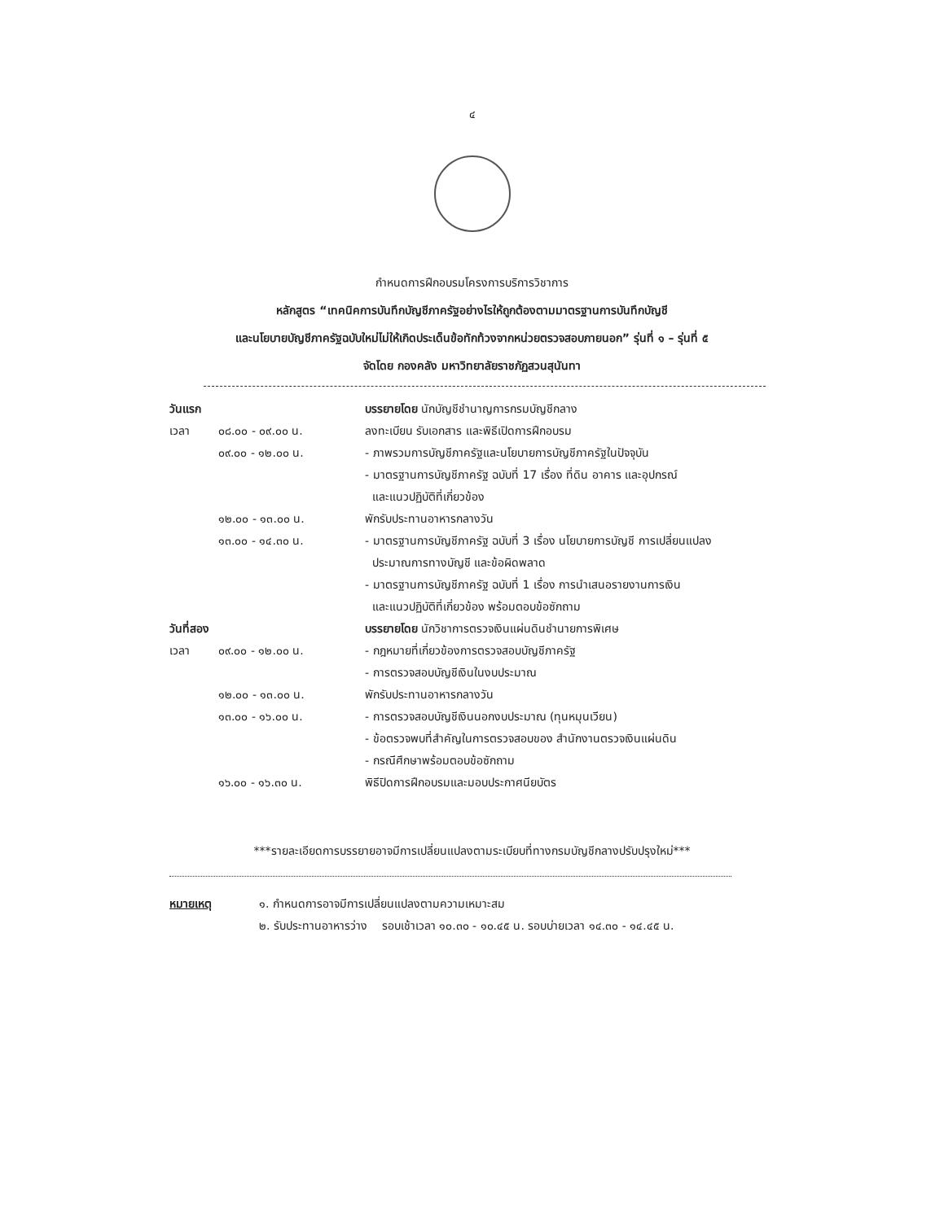๔
กำหนดการฝึกอบรมโครงการบริการวิชาการ
หลักสูตร “เทคนิคการบันทึกบัญชีภาครัฐอย่างไรให้ถูกต้องตามมาตรฐานการบันทึกบัญชี
และนโยบายบัญชีภาครัฐฉบับใหม่ไม่ให้เกิดประเด็นข้อทักท้วงจากหน่วยตรวจสอบภายนอก” รุ่นที่ ๑ – รุ่นที่ ๕
จัดโดย กองคลัง มหาวิทยาลัยราชภัฏสวนสุนันทา
วันแรก บรรยายโดย นักบัญชีชำนาญการกรมบัญชีกลาง
เวลา ๐๘.๐๐ - ๐๙.๐๐ น. ลงทะเบียน รับเอกสาร และพิธีเปิดการฝึกอบรม
๐๙.๐๐ - ๑๒.๐๐ น. - ภาพรวมการบัญชีภาครัฐและนโยบายการบัญชีภาครัฐในปัจจุบัน
- มาตรฐานการบัญชีภาครัฐ ฉบับที่ 17 เรื่อง ที่ดิน อาคาร และอุปกรณ์
และแนวปฏิบัติที่เกี่ยวข้อง
๑๒.๐๐ - ๑๓.๐๐ น. พักรับประทานอาหารกลางวัน
๑๓.๐๐ - ๑๔.๓๐ น. - มาตรฐานการบัญชีภาครัฐ ฉบับที่ 3 เรื่อง นโยบายการบัญชี การเปลี่ยนแปลง
ประมาณการทางบัญชี และข้อผิดพลาด
- มาตรฐานการบัญชีภาครัฐ ฉบับที่ 1 เรื่อง การนำเสนอรายงานการเงิน
และแนวปฏิบัติที่เกี่ยวข้อง พร้อมตอบข้อซักถาม
วันที่สอง
บรรยายโดย นักวิชาการตรวจเงินแผ่นดินชำนายการพิเศษ
เวลา ๐๙.๐๐ - ๑๒.๐๐ น. - กฎหมายที่เกี่ยวข้องการตรวจสอบบัญชีภาครัฐ
- การตรวจสอบบัญชีเงินในงบประมาณ
๑๒.๐๐ - ๑๓.๐๐ น. พักรับประทานอาหารกลางวัน
๑๓.๐๐ - ๑๖.๐๐ น. - การตรวจสอบบัญชีเงินนอกงบประมาณ (ทุนหมุนเวียน)
- ข้อตรวจพบที่สำคัญในการตรวจสอบของ สำนักงานตรวจเงินแผ่นดิน
- กรณีศึกษาพร้อมตอบข้อซักถาม
๑๖.๐๐ - ๑๖.๓๐ น. พิธีปิดการฝึกอบรมและมอบประกาศนียบัตร
***รายละเอียดการบรรยายอาจมีการเปลี่ยนแปลงตามระเบียบที่ทางกรมบัญชีกลางปรับปรุงใหม่***
หมายเหตุ ๑. กำหนดการอาจมีการเปลี่ยนแปลงตามความเหมาะสม
๒. รับประทานอาหารว่าง รอบเช้าเวลา ๑๐.๓๐ - ๑๐.๔๕ น. รอบบ่ายเวลา ๑๔.๓๐ - ๑๔.๔๕ น.